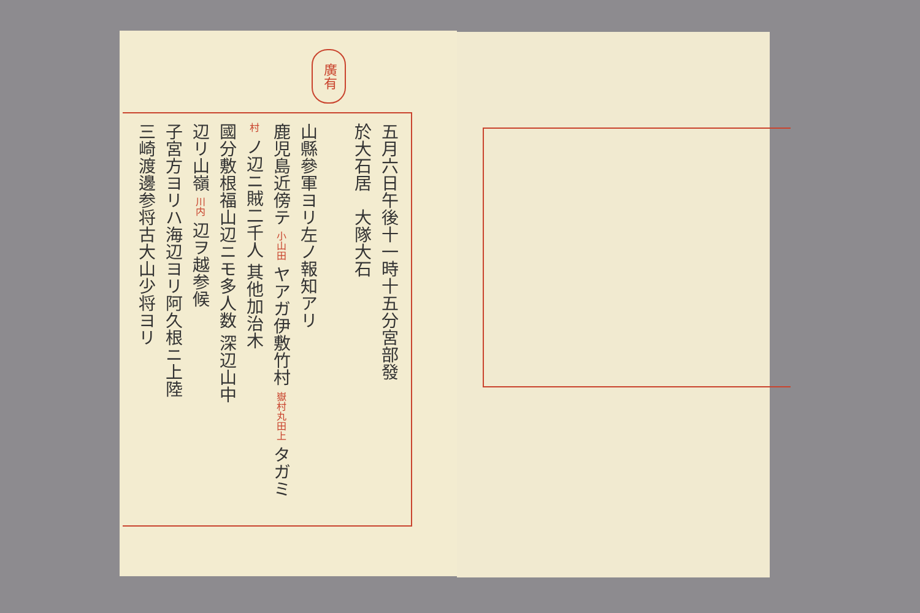廣有
五月六日午後十一時十五分宮部發
於大石居　大隊大石
山縣參軍ヨリ左ノ報知アリ
鹿児島近傍テ 小山田 ヤアガ伊敷竹村 嶽村丸田上 タガミ
村 ノ辺ニ賊二千人 其他加治木
國分敷根福山辺ニモ多人数 深辺山中
辺リ山嶺 川内 辺ヲ越参候
子宮方ヨリハ海辺ヨリ阿久根ニ上陸
三崎渡邊参将古大山少将ヨリ